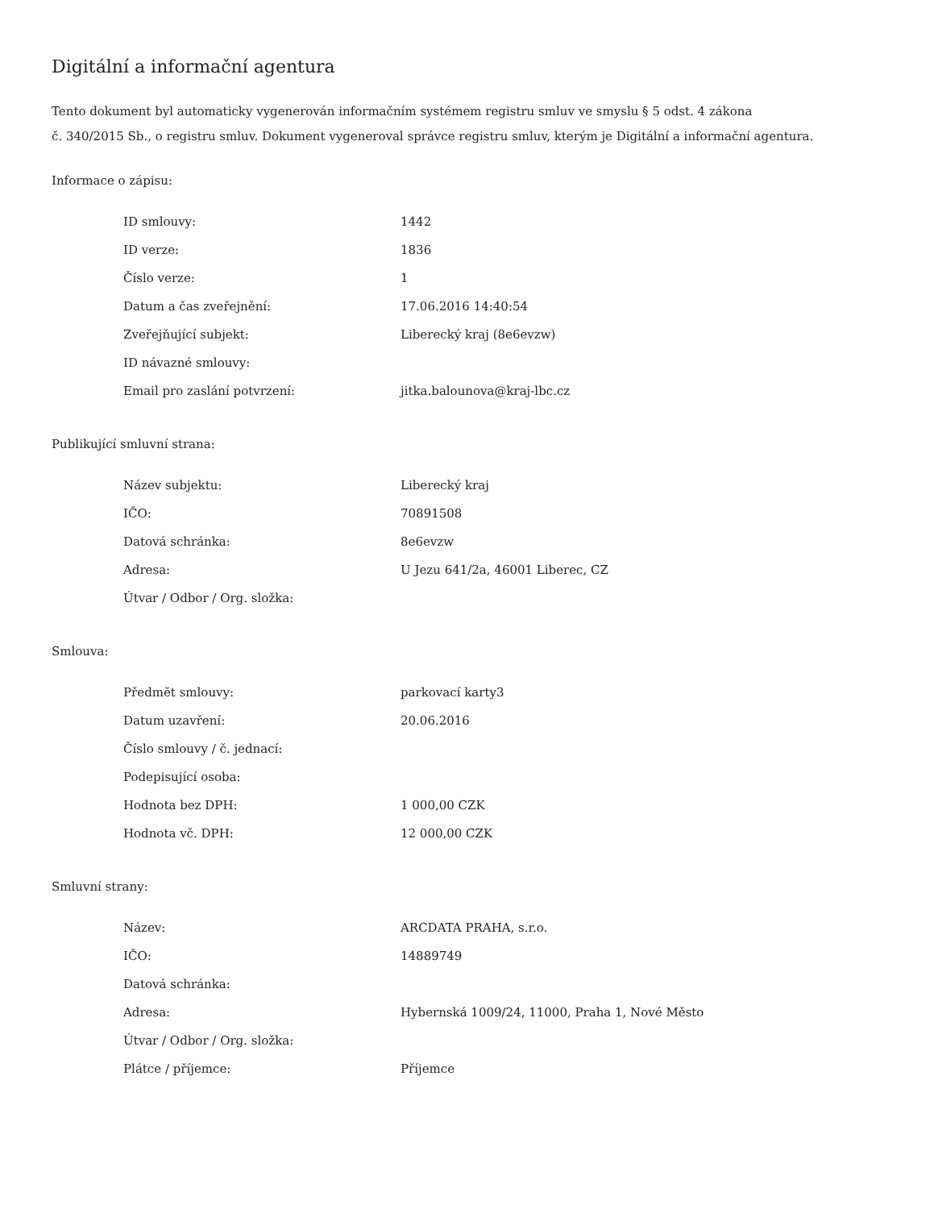Digitální a informační agentura
Tento dokument byl automaticky vygenerován informačním systémem registru smluv ve smyslu § 5 odst. 4 zákona
č. 340/2015 Sb., o registru smluv. Dokument vygeneroval správce registru smluv, kterým je Digitální a informační agentura.
Informace o zápisu:
| ID smlouvy: | 1442 |
| ID verze: | 1836 |
| Číslo verze: | 1 |
| Datum a čas zveřejnění: | 17.06.2016 14:40:54 |
| Zveřejňující subjekt: | Liberecký kraj (8e6evzw) |
| ID návazné smlouvy: | |
| Email pro zaslání potvrzení: | jitka.balounova@kraj-lbc.cz |
Publikující smluvní strana:
| Název subjektu: | Liberecký kraj |
| IČO: | 70891508 |
| Datová schránka: | 8e6evzw |
| Adresa: | U Jezu 641/2a, 46001 Liberec, CZ |
| Útvar / Odbor / Org. složka: | |
Smlouva:
| Předmět smlouvy: | parkovací karty3 |
| Datum uzavření: | 20.06.2016 |
| Číslo smlouvy / č. jednací: | |
| Podepisující osoba: | |
| Hodnota bez DPH: | 1 000,00 CZK |
| Hodnota vč. DPH: | 12 000,00 CZK |
Smluvní strany:
| Název: | ARCDATA PRAHA, s.r.o. |
| IČO: | 14889749 |
| Datová schránka: | |
| Adresa: | Hybernská 1009/24, 11000, Praha 1, Nové Město |
| Útvar / Odbor / Org. složka: | |
| Plátce / příjemce: | Příjemce |